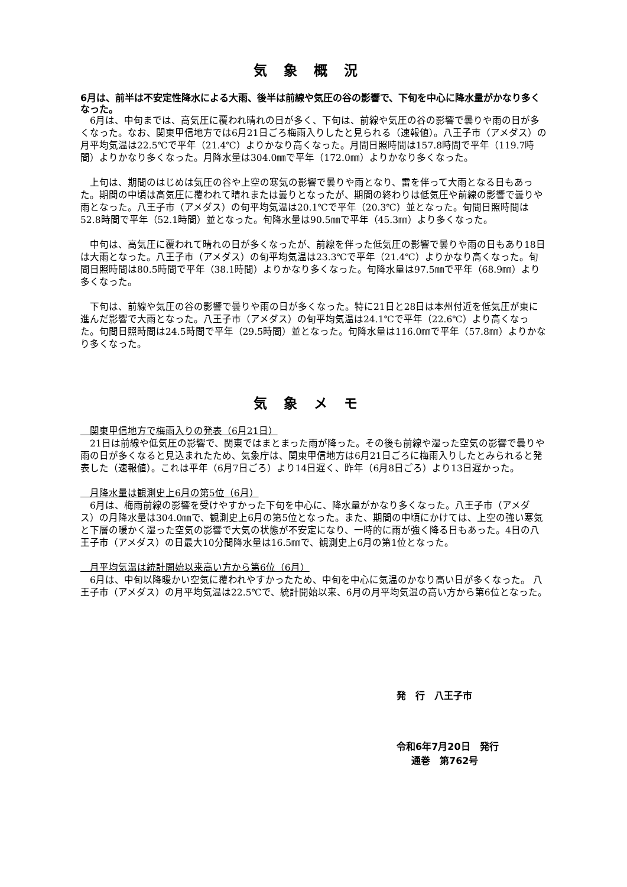気象概況
6月は、前半は不安定性降水による大雨、後半は前線や気圧の谷の影響で、下旬を中心に降水量がかなり多くなった。
　6月は、中旬までは、高気圧に覆われ晴れの日が多く、下旬は、前線や気圧の谷の影響で曇りや雨の日が多くなった。なお、関東甲信地方では6月21日ごろ梅雨入りしたと見られる（速報値）。八王子市（アメダス）の月平均気温は22.5℃で平年（21.4℃）よりかなり高くなった。月間日照時間は157.8時間で平年（119.7時間）よりかなり多くなった。月降水量は304.0㎜で平年（172.0㎜）よりかなり多くなった。
　上旬は、期間のはじめは気圧の谷や上空の寒気の影響で曇りや雨となり、雷を伴って大雨となる日もあった。期間の中頃は高気圧に覆われて晴れまたは曇りとなったが、期間の終わりは低気圧や前線の影響で曇りや雨となった。八王子市（アメダス）の旬平均気温は20.1℃で平年（20.3℃）並となった。旬間日照時間は52.8時間で平年（52.1時間）並となった。旬降水量は90.5㎜で平年（45.3㎜）より多くなった。
　中旬は、高気圧に覆われて晴れの日が多くなったが、前線を伴った低気圧の影響で曇りや雨の日もあり18日は大雨となった。八王子市（アメダス）の旬平均気温は23.3℃で平年（21.4℃）よりかなり高くなった。旬間日照時間は80.5時間で平年（38.1時間）よりかなり多くなった。旬降水量は97.5㎜で平年（68.9㎜）より多くなった。
　下旬は、前線や気圧の谷の影響で曇りや雨の日が多くなった。特に21日と28日は本州付近を低気圧が東に進んだ影響で大雨となった。八王子市（アメダス）の旬平均気温は24.1℃で平年（22.6℃）より高くなった。旬間日照時間は24.5時間で平年（29.5時間）並となった。旬降水量は116.0㎜で平年（57.8㎜）よりかなり多くなった。
気象メモ
　関東甲信地方で梅雨入りの発表（6月21日）
　21日は前線や低気圧の影響で、関東ではまとまった雨が降った。その後も前線や湿った空気の影響で曇りや雨の日が多くなると見込まれたため、気象庁は、関東甲信地方は6月21日ごろに梅雨入りしたとみられると発表した（速報値）。これは平年（6月7日ごろ）より14日遅く、昨年（6月8日ごろ）より13日遅かった。
　月降水量は観測史上6月の第5位（6月）
　6月は、梅雨前線の影響を受けやすかった下旬を中心に、降水量がかなり多くなった。八王子市（アメダス）の月降水量は304.0㎜で、観測史上6月の第5位となった。また、期間の中頃にかけては、上空の強い寒気と下層の暖かく湿った空気の影響で大気の状態が不安定になり、一時的に雨が強く降る日もあった。4日の八王子市（アメダス）の日最大10分間降水量は16.5㎜で、観測史上6月の第1位となった。
　月平均気温は統計開始以来高い方から第6位（6月）
　6月は、中旬以降暖かい空気に覆われやすかったため、中旬を中心に気温のかなり高い日が多くなった。 八王子市（アメダス）の月平均気温は22.5℃で、統計開始以来、6月の月平均気温の高い方から第6位となった。
発　行　八王子市
令和6年7月20日　発行
通巻　第762号